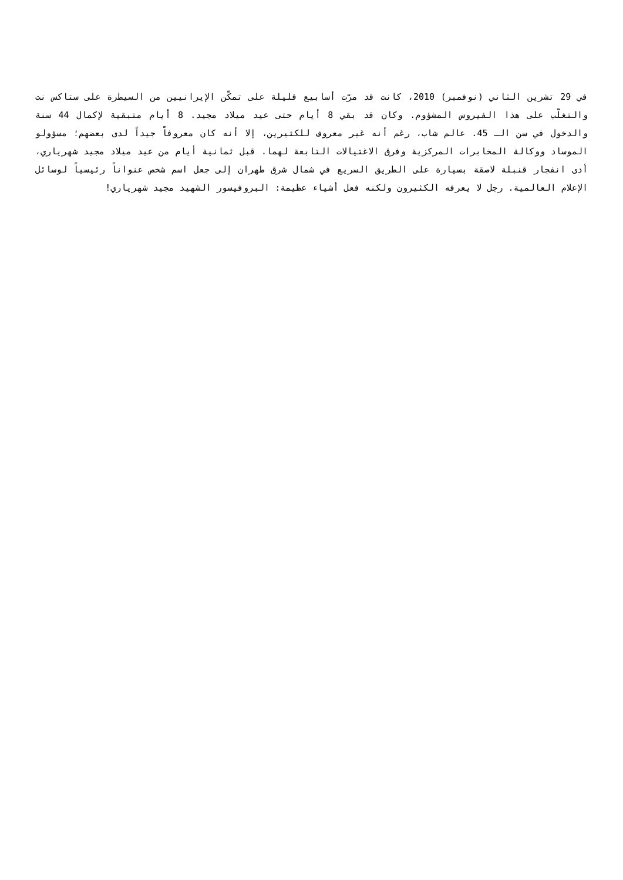في 29 تشرين الثاني (نوفمبر) 2010، كانت قد مرّت أسابيع قليلة على تمكّن الإيرانيين من السيطرة على ستاكس نت والتغلّب على هذا الفيروس المشؤوم. وكان قد بقي 8 أيام حتى عيد ميلاد مجيد. 8 أيام متبقية لإكمال 44 سنة والدخول في سن الـ 45. عالم شاب، رغم أنه غير معروف للكثيرين، إلا أنه كان معروفاً جيداً لدى بعضهم؛ مسؤولو الموساد ووكالة المخابرات المركزية وفرق الاغتيالات التابعة لهما. قبل ثمانية أيام من عيد ميلاد مجيد شهرياري، أدى انفجار قنبلة لاصقة بسيارة على الطريق السريع في شمال شرق طهران إلى جعل اسم شخص عنواناً رئيسياً لوسائل الإعلام العالمية. رجل لا يعرفه الكثيرون ولكنه فعل أشياء عظيمة: البروفيسور الشهيد مجيد شهرياري!